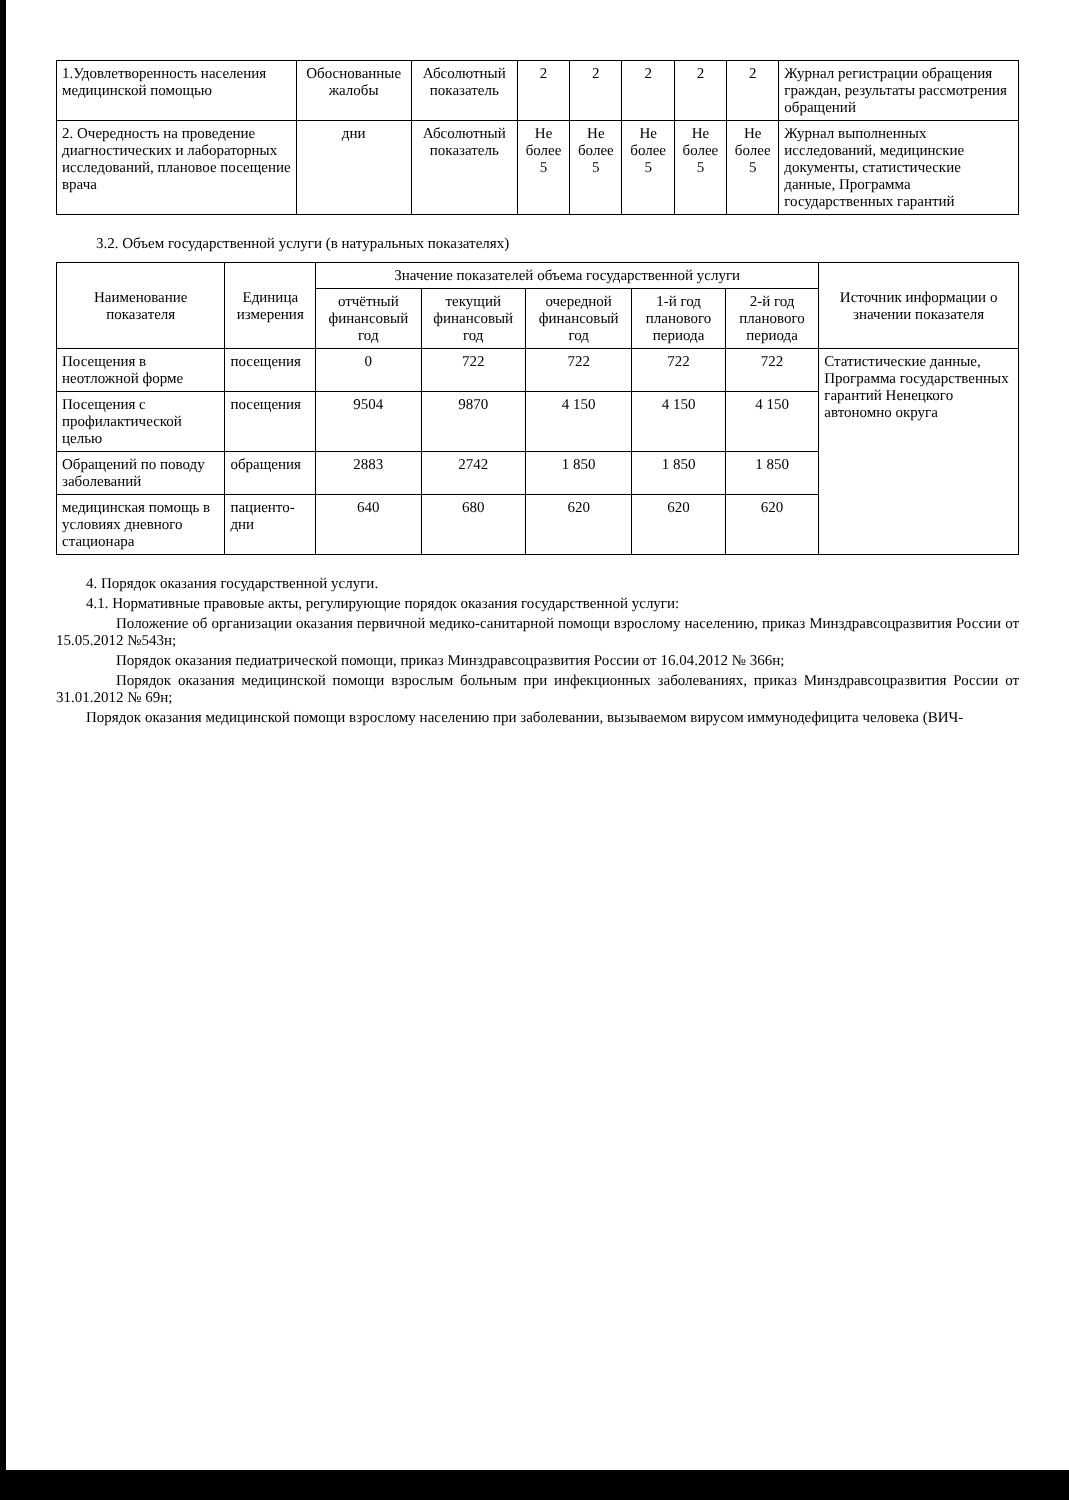| 1.Удовлетворенность населения медицинской помощью | Обоснованные жалобы | Абсолютный показатель | 2 | 2 | 2 | 2 | 2 | Журнал регистрации обращения граждан, результаты рассмотрения обращений |
| 2. Очередность на проведение диагностических и лабораторных исследований, плановое посещение врача | дни | Абсолютный показатель | Не более 5 | Не более 5 | Не более 5 | Не более 5 | Не более 5 | Журнал выполненных исследований, медицинские документы, статистические данные, Программа государственных гарантий |
3.2. Объем государственной услуги (в натуральных показателях)
| Наименование показателя | Единица измерения | Значение показателей объема государственной услуги | | | | | Источник информации о значении показателя |
| --- | --- | --- | --- | --- | --- | --- | --- |
| | | отчётный финансовый год | текущий финансовый год | очередной финансовый год | 1-й год планового периода | 2-й год планового периода | |
| Посещения в неотложной форме | посещения | 0 | 722 | 722 | 722 | 722 | Статистические данные, Программа государственных гарантий Ненецкого автономно округа |
| Посещения с профилактической целью | посещения | 9504 | 9870 | 4 150 | 4 150 | 4 150 | |
| Обращений по поводу заболеваний | обращения | 2883 | 2742 | 1 850 | 1 850 | 1 850 | |
| медицинская помощь в условиях дневного стационара | пациенто-дни | 640 | 680 | 620 | 620 | 620 | |
4. Порядок оказания государственной услуги.
4.1. Нормативные правовые акты, регулирующие порядок оказания государственной услуги:
Положение об организации оказания первичной медико-санитарной помощи взрослому населению, приказ Минздравсоцразвития России от 15.05.2012 №543н;
Порядок оказания педиатрической помощи, приказ Минздравсоцразвития России от 16.04.2012 № 366н;
Порядок оказания медицинской помощи взрослым больным при инфекционных заболеваниях, приказ Минздравсоцразвития России от 31.01.2012 № 69н;
Порядок оказания медицинской помощи взрослому населению при заболевании, вызываемом вирусом иммунодефицита человека (ВИЧ-